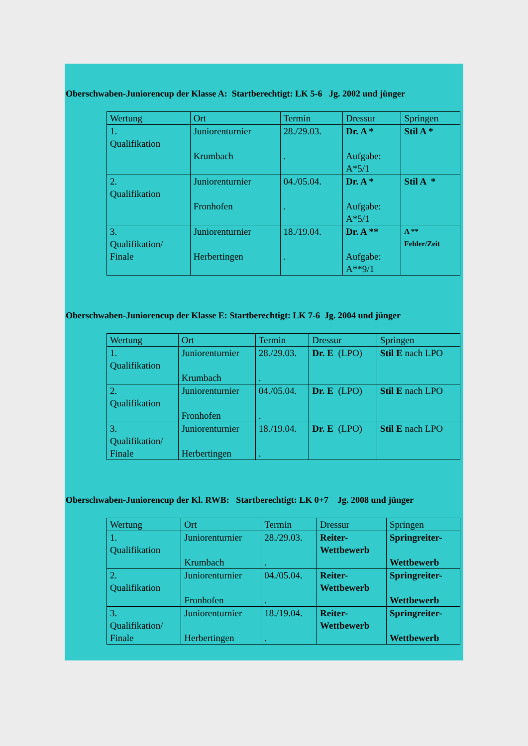Oberschwaben-Juniorencup der Klasse A: Startberechtigt: LK 5-6 Jg. 2002 und jünger
| Wertung | Ort | Termin | Dressur | Springen |
| 1. Qualifikation | Juniorenturnier Krumbach | 28./29.03. . | Dr. A * Aufgabe: A*5/1 | Stil A * |
| 2. Qualifikation | Juniorenturnier Fronhofen | 04./05.04. . | Dr. A * Aufgabe: A*5/1 | Stil A * |
| 3. Qualifikation/ Finale | Juniorenturnier Herbertingen | 18./19.04. . | Dr. A ** Aufgabe: A**9/1 | A ** Fehler/Zeit |
Oberschwaben-Juniorencup der Klasse E: Startberechtigt: LK 7-6 Jg. 2004 und jünger
| Wertung | Ort | Termin | Dressur | Springen |
| 1. Qualifikation | Juniorenturnier Krumbach | 28./29.03. . | Dr. E (LPO) | Stil E nach LPO |
| 2. Qualifikation | Juniorenturnier Fronhofen | 04./05.04. . | Dr. E (LPO) | Stil E nach LPO |
| 3. Qualifikation/ Finale | Juniorenturnier Herbertingen | 18./19.04. . | Dr. E (LPO) | Stil E nach LPO |
Oberschwaben-Juniorencup der Kl. RWB: Startberechtigt: LK 0+7 Jg. 2008 und jünger
| Wertung | Ort | Termin | Dressur | Springen |
| 1. Qualifikation | Juniorenturnier Krumbach | 28./29.03. . | Reiter- Wettbewerb | Springreiter- Wettbewerb |
| 2. Qualifikation | Juniorenturnier Fronhofen | 04./05.04. . | Reiter- Wettbewerb | Springreiter- Wettbewerb |
| 3. Qualifikation/ Finale | Juniorenturnier Herbertingen | 18./19.04. . | Reiter- Wettbewerb | Springreiter- Wettbewerb |